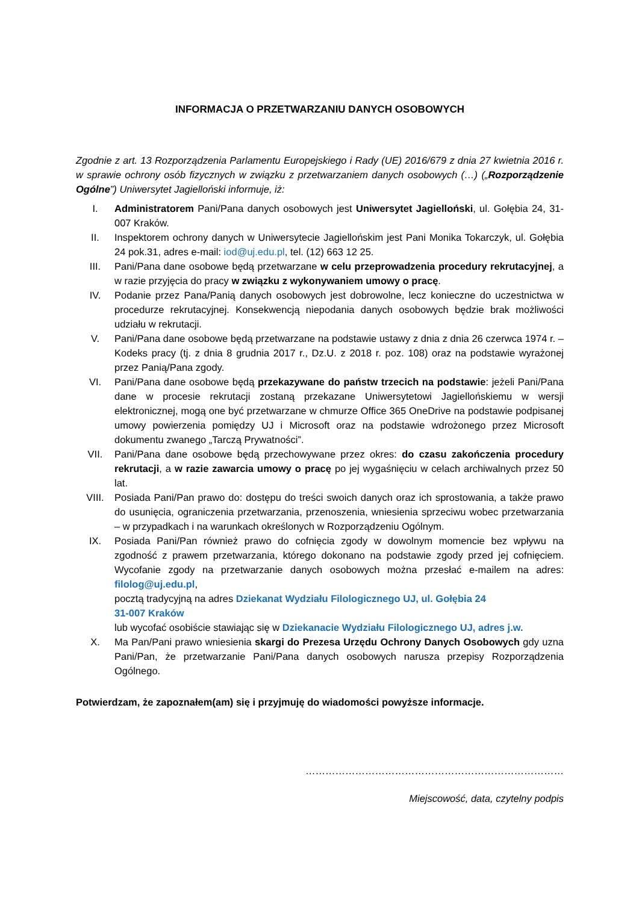INFORMACJA O PRZETWARZANIU DANYCH OSOBOWYCH
Zgodnie z art. 13 Rozporządzenia Parlamentu Europejskiego i Rady (UE) 2016/679 z dnia 27 kwietnia 2016 r. w sprawie ochrony osób fizycznych w związku z przetwarzaniem danych osobowych (…) („Rozporządzenie Ogólne”) Uniwersytet Jagielloński informuje, iż:
I. Administratorem Pani/Pana danych osobowych jest Uniwersytet Jagielloński, ul. Gołębia 24, 31-007 Kraków.
II. Inspektorem ochrony danych w Uniwersytecie Jagiellońskim jest Pani Monika Tokarczyk, ul. Gołębia 24 pok.31, adres e-mail: iod@uj.edu.pl, tel. (12) 663 12 25.
III. Pani/Pana dane osobowe będą przetwarzane w celu przeprowadzenia procedury rekrutacyjnej, a w razie przyjęcia do pracy w związku z wykonywaniem umowy o pracę.
IV. Podanie przez Pana/Panią danych osobowych jest dobrowolne, lecz konieczne do uczestnictwa w procedurze rekrutacyjnej. Konsekwencją niepodania danych osobowych będzie brak możliwości udziału w rekrutacji.
V. Pani/Pana dane osobowe będą przetwarzane na podstawie ustawy z dnia z dnia 26 czerwca 1974 r. – Kodeks pracy (tj. z dnia 8 grudnia 2017 r., Dz.U. z 2018 r. poz. 108) oraz na podstawie wyrażonej przez Panią/Pana zgody.
VI. Pani/Pana dane osobowe będą przekazywane do państw trzecich na podstawie: jeżeli Pani/Pana dane w procesie rekrutacji zostaną przekazane Uniwersytetowi Jagiellońskiemu w wersji elektronicznej, mogą one być przetwarzane w chmurze Office 365 OneDrive na podstawie podpisanej umowy powierzenia pomiędzy UJ i Microsoft oraz na podstawie wdrożonego przez Microsoft dokumentu zwanego „Tarczą Prywatności”.
VII. Pani/Pana dane osobowe będą przechowywane przez okres: do czasu zakończenia procedury rekrutacji, a w razie zawarcia umowy o pracę po jej wygaśnięciu w celach archiwalnych przez 50 lat.
VIII. Posiada Pani/Pan prawo do: dostępu do treści swoich danych oraz ich sprostowania, a także prawo do usunięcia, ograniczenia przetwarzania, przenoszenia, wniesienia sprzeciwu wobec przetwarzania – w przypadkach i na warunkach określonych w Rozporządzeniu Ogólnym.
IX. Posiada Pani/Pan również prawo do cofnięcia zgody w dowolnym momencie bez wpływu na zgodność z prawem przetwarzania, którego dokonano na podstawie zgody przed jej cofnięciem. Wycofanie zgody na przetwarzanie danych osobowych można przesłać e-mailem na adres: filolog@uj.edu.pl,
pocztą tradycyjną na adres Dziekanat Wydziału Filologicznego UJ, ul. Gołębia 24
31-007 Kraków
lub wycofać osobiście stawiając się w Dziekanacie Wydziału Filologicznego UJ, adres j.w.
X. Ma Pan/Pani prawo wniesienia skargi do Prezesa Urzędu Ochrony Danych Osobowych gdy uzna Pani/Pan, że przetwarzanie Pani/Pana danych osobowych narusza przepisy Rozporządzenia Ogólnego.
Potwierdzam, że zapoznałem(am) się i przyjmuję do wiadomości powyższe informacje.
……………………………………………………………………
Miejscowość, data, czytelny podpis